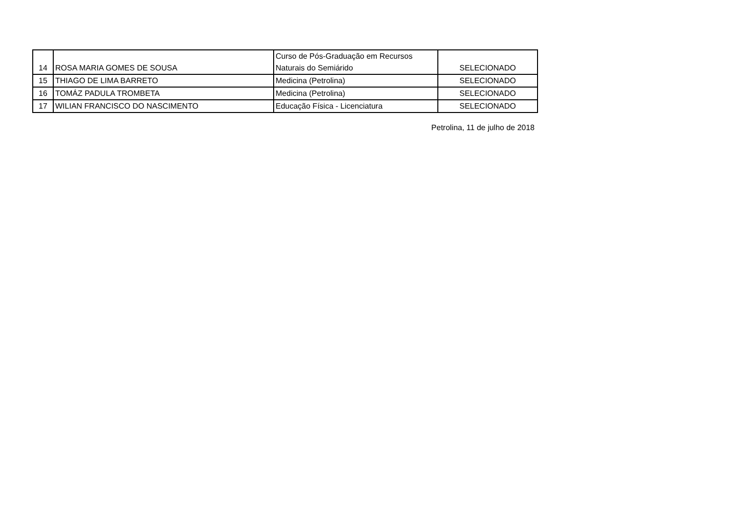| 14 | ROSA MARIA GOMES DE SOUSA | Curso de Pós-Graduação em Recursos Naturais do Semiárido | SELECIONADO |
| 15 | THIAGO DE LIMA BARRETO | Medicina (Petrolina) | SELECIONADO |
| 16 | TOMÁZ PADULA TROMBETA | Medicina (Petrolina) | SELECIONADO |
| 17 | WILIAN FRANCISCO DO NASCIMENTO | Educação Física - Licenciatura | SELECIONADO |
Petrolina, 11 de julho de 2018